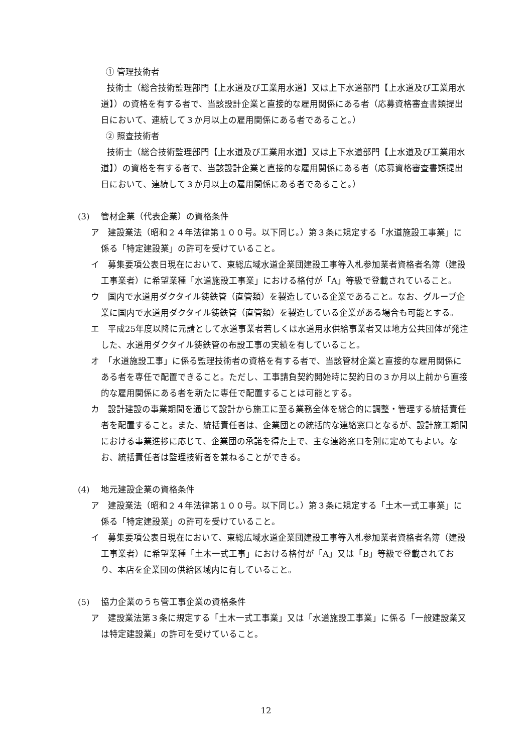① 管理技術者
技術士（総合技術監理部門【上水道及び工業用水道】又は上下水道部門【上水道及び工業用水道】）の資格を有する者で、当該設計企業と直接的な雇用関係にある者（応募資格審査書類提出日において、連続して３か月以上の雇用関係にある者であること。）
② 照査技術者
技術士（総合技術監理部門【上水道及び工業用水道】又は上下水道部門【上水道及び工業用水道】）の資格を有する者で、当該設計企業と直接的な雇用関係にある者（応募資格審査書類提出日において、連続して３か月以上の雇用関係にある者であること。）
(3) 管材企業（代表企業）の資格条件
ア　建設業法（昭和２４年法律第１００号。以下同じ。）第３条に規定する「水道施設工事業」に係る「特定建設業」の許可を受けていること。
イ　募集要項公表日現在において、東総広域水道企業団建設工事等入札参加業者資格者名簿（建設工事業者）に希望業種「水道施設工事業」における格付が「A」等級で登載されていること。
ウ　国内で水道用ダクタイル鋳鉄管（直管類）を製造している企業であること。なお、グループ企業に国内で水道用ダクタイル鋳鉄管（直管類）を製造している企業がある場合も可能とする。
エ　平成25年度以降に元請として水道事業者若しくは水道用水供給事業者又は地方公共団体が発注した、水道用ダクタイル鋳鉄管の布設工事の実績を有していること。
オ　「水道施設工事」に係る監理技術者の資格を有する者で、当該管材企業と直接的な雇用関係にある者を専任で配置できること。ただし、工事請負契約開始時に契約日の３か月以上前から直接的な雇用関係にある者を新たに専任で配置することは可能とする。
カ　設計建設の事業期間を通じて設計から施工に至る業務全体を総合的に調整・管理する統括責任者を配置すること。また、統括責任者は、企業団との統括的な連絡窓口となるが、設計施工期間における事業進捗に応じて、企業団の承諾を得た上で、主な連絡窓口を別に定めてもよい。なお、統括責任者は監理技術者を兼ねることができる。
(4) 地元建設企業の資格条件
ア　建設業法（昭和２４年法律第１００号。以下同じ。）第３条に規定する「土木一式工事業」に係る「特定建設業」の許可を受けていること。
イ　募集要項公表日現在において、東総広域水道企業団建設工事等入札参加業者資格者名簿（建設工事業者）に希望業種「土木一式工事」における格付が「A」又は「B」等級で登載されており、本店を企業団の供給区域内に有していること。
(5) 協力企業のうち管工事企業の資格条件
ア　建設業法第３条に規定する「土木一式工事業」又は「水道施設工事業」に係る「一般建設業又は特定建設業」の許可を受けていること。
12